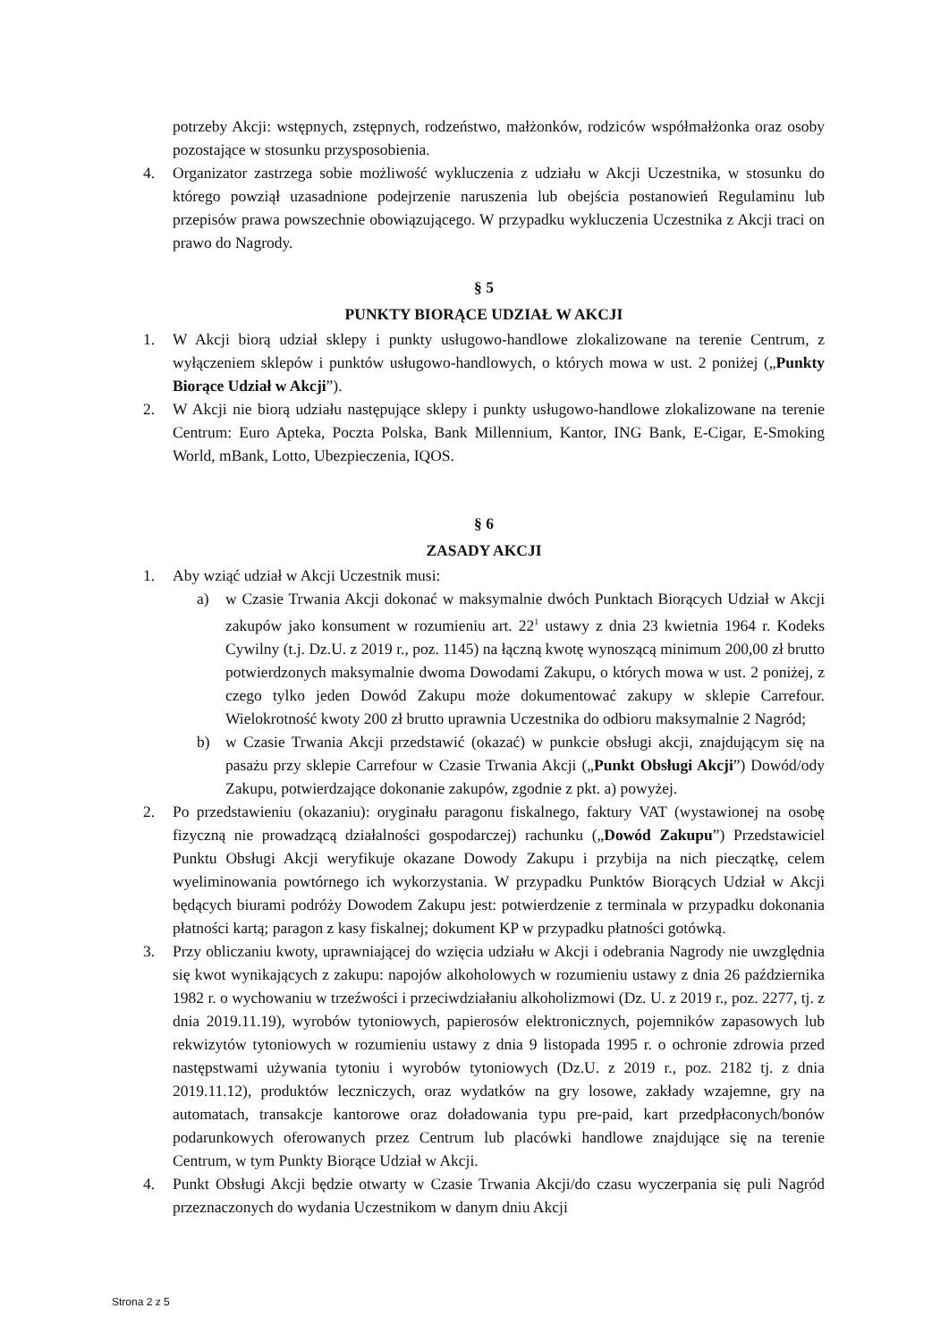potrzeby Akcji: wstępnych, zstępnych, rodzeństwo, małżonków, rodziców współmałżonka oraz osoby pozostające w stosunku przysposobienia.
4. Organizator zastrzega sobie możliwość wykluczenia z udziału w Akcji Uczestnika, w stosunku do którego powziął uzasadnione podejrzenie naruszenia lub obejścia postanowień Regulaminu lub przepisów prawa powszechnie obowiązującego. W przypadku wykluczenia Uczestnika z Akcji traci on prawo do Nagrody.
§ 5
PUNKTY BIORĄCE UDZIAŁ W AKCJI
1. W Akcji biorą udział sklepy i punkty usługowo-handlowe zlokalizowane na terenie Centrum, z wyłączeniem sklepów i punktów usługowo-handlowych, o których mowa w ust. 2 poniżej („Punkty Biorące Udział w Akcji”).
2. W Akcji nie biorą udziału następujące sklepy i punkty usługowo-handlowe zlokalizowane na terenie Centrum: Euro Apteka, Poczta Polska, Bank Millennium, Kantor, ING Bank, E-Cigar, E-Smoking World, mBank, Lotto, Ubezpieczenia, IQOS.
§ 6
ZASADY AKCJI
1. Aby wziąć udział w Akcji Uczestnik musi:
a) w Czasie Trwania Akcji dokonać w maksymalnie dwóch Punktach Biorących Udział w Akcji zakupów jako konsument w rozumieniu art. 22<sup>1</sup> ustawy z dnia 23 kwietnia 1964 r. Kodeks Cywilny (t.j. Dz.U. z 2019 r., poz. 1145) na łączną kwotę wynoszącą minimum 200,00 zł brutto potwierdzonych maksymalnie dwoma Dowodami Zakupu, o których mowa w ust. 2 poniżej, z czego tylko jeden Dowód Zakupu może dokumentować zakupy w sklepie Carrefour. Wielokrotność kwoty 200 zł brutto uprawnia Uczestnika do odbioru maksymalnie 2 Nagród;
b) w Czasie Trwania Akcji przedstawić (okazać) w punkcie obsługi akcji, znajdującym się na pasażu przy sklepie Carrefour w Czasie Trwania Akcji („Punkt Obsługi Akcji”) Dowód/ody Zakupu, potwierdzające dokonanie zakupów, zgodnie z pkt. a) powyżej.
2. Po przedstawieniu (okazaniu): oryginału paragonu fiskalnego, faktury VAT (wystawionej na osobę fizyczną nie prowadzącą działalności gospodarczej) rachunku („Dowód Zakupu”) Przedstawiciel Punktu Obsługi Akcji weryfikuje okazane Dowody Zakupu i przybija na nich pieczątkę, celem wyeliminowania powtórnego ich wykorzystania. W przypadku Punktów Biorących Udział w Akcji będących biurami podróży Dowodem Zakupu jest: potwierdzenie z terminala w przypadku dokonania płatności kartą; paragon z kasy fiskalnej; dokument KP w przypadku płatności gotówką.
3. Przy obliczaniu kwoty, uprawniającej do wzięcia udziału w Akcji i odebrania Nagrody nie uwzględnia się kwot wynikających z zakupu: napojów alkoholowych w rozumieniu ustawy z dnia 26 października 1982 r. o wychowaniu w trzeźwości i przeciwdziałaniu alkoholizmowi (Dz. U. z 2019 r., poz. 2277, tj. z dnia 2019.11.19), wyrobów tytoniowych, papierosów elektronicznych, pojemników zapasowych lub rekwizytów tytoniowych w rozumieniu ustawy z dnia 9 listopada 1995 r. o ochronie zdrowia przed następstwami używania tytoniu i wyrobów tytoniowych (Dz.U. z 2019 r., poz. 2182 tj. z dnia 2019.11.12), produktów leczniczych, oraz wydatków na gry losowe, zakłady wzajemne, gry na automatach, transakcje kantorowe oraz doładowania typu pre-paid, kart przedpłaconych/bonów podarunkowych oferowanych przez Centrum lub placówki handlowe znajdujące się na terenie Centrum, w tym Punkty Biorące Udział w Akcji.
4. Punkt Obsługi Akcji będzie otwarty w Czasie Trwania Akcji/do czasu wyczerpania się puli Nagród przeznaczonych do wydania Uczestnikom w danym dniu Akcji
Strona 2 z 5